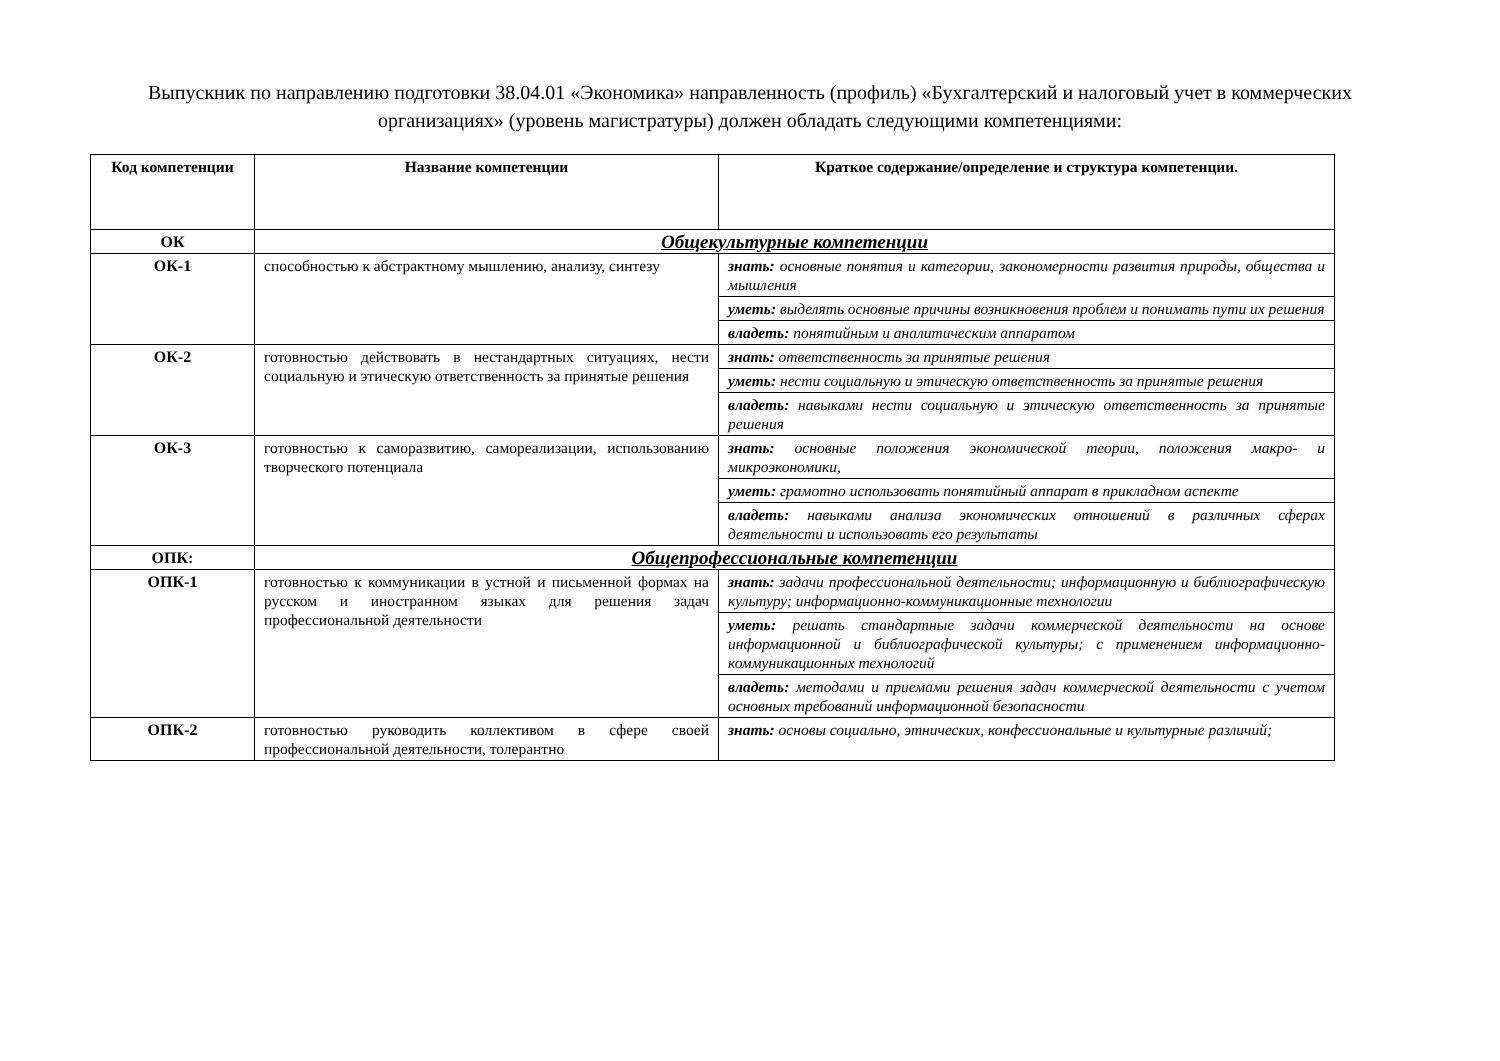Выпускник по направлению подготовки 38.04.01 «Экономика» направленность (профиль) «Бухгалтерский и налоговый учет в коммерческих организациях» (уровень магистратуры) должен обладать следующими компетенциями:
| Код компетенции | Название компетенции | Краткое содержание/определение и структура компетенции. |
| --- | --- | --- |
| ОК | Общекультурные компетенции | |
| ОК-1 | способностью к абстрактному мышлению, анализу, синтезу | знать: основные понятия и категории, закономерности развития природы, общества и мышления |
| | | уметь: выделять основные причины возникновения проблем и понимать пути их решения |
| | | владеть: понятийным и аналитическим аппаратом |
| ОК-2 | готовностью действовать в нестандартных ситуациях, нести социальную и этическую ответственность за принятые решения | знать: ответственность за принятые решения |
| | | уметь: нести социальную и этическую ответственность за принятые решения |
| | | владеть: навыками нести социальную и этическую ответственность за принятые решения |
| ОК-3 | готовностью к саморазвитию, самореализации, использованию творческого потенциала | знать: основные положения экономической теории, положения макро- и микроэкономики, |
| | | уметь: грамотно использовать понятийный аппарат в прикладном аспекте |
| | | владеть: навыками анализа экономических отношений в различных сферах деятельности и использовать его результаты |
| ОПК: | Общепрофессиональные компетенции | |
| ОПК-1 | готовностью к коммуникации в устной и письменной формах на русском и иностранном языках для решения задач профессиональной деятельности | знать: задачи профессиональной деятельности; информационную и библиографическую культуру; информационно-коммуникационные технологии |
| | | уметь: решать стандартные задачи коммерческой деятельности на основе информационной и библиографической культуры; с применением информационно- коммуникационных технологий |
| | | владеть: методами и приемами решения задач коммерческой деятельности с учетом основных требований информационной безопасности |
| ОПК-2 | готовностью руководить коллективом в сфере своей профессиональной деятельности, толерантно | знать: основы социально, этнических, конфессиональные и культурные различий; |